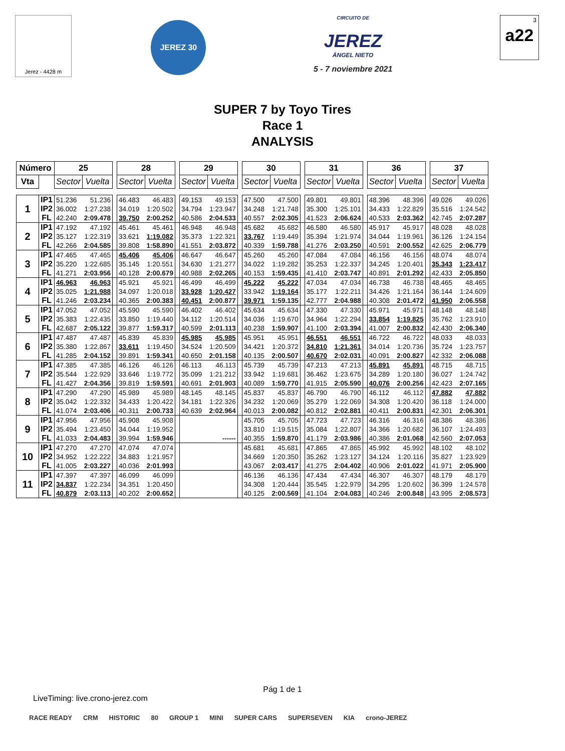Jerez - 4428 m
JEREZ 30
CIRCUITO DE
JEREZ
ÁNGEL NIETO
5 - 7 noviembre 2021
3
a22
SUPER 7 by Toyo Tires
Race 1
ANALYSIS
| Número | | 25 | | | 28 | | | 29 | | | 30 | | | 31 | | | 36 | | | 37 | |
| Vta | | Sector | Vuelta | | Sector | Vuelta | | Sector | Vuelta | | Sector | Vuelta | | Sector | Vuelta | | Sector | Vuelta | | Sector | Vuelta |
| 1 | IP1 | 51.236 | 51.236 | | 46.483 | 46.483 | | 49.153 | 49.153 | | 47.500 | 47.500 | | 49.801 | 49.801 | | 48.396 | 48.396 | | 49.026 | 49.026 |
| | IP2 | 36.002 | 1:27.238 | | 34.019 | 1:20.502 | | 34.794 | 1:23.947 | | 34.248 | 1:21.748 | | 35.300 | 1:25.101 | | 34.433 | 1:22.829 | | 35.516 | 1:24.542 |
| | FL | 42.240 | 2:09.478 | | 39.750 | 2:00.252 | | 40.586 | 2:04.533 | | 40.557 | 2:02.305 | | 41.523 | 2:06.624 | | 40.533 | 2:03.362 | | 42.745 | 2:07.287 |
| 2 | IP1 | 47.192 | 47.192 | | 45.461 | 45.461 | | 46.948 | 46.948 | | 45.682 | 45.682 | | 46.580 | 46.580 | | 45.917 | 45.917 | | 48.028 | 48.028 |
| | IP2 | 35.127 | 1:22.319 | | 33.621 | 1:19.082 | | 35.373 | 1:22.321 | | 33.767 | 1:19.449 | | 35.394 | 1:21.974 | | 34.044 | 1:19.961 | | 36.126 | 1:24.154 |
| | FL | 42.266 | 2:04.585 | | 39.808 | 1:58.890 | | 41.551 | 2:03.872 | | 40.339 | 1:59.788 | | 41.276 | 2:03.250 | | 40.591 | 2:00.552 | | 42.625 | 2:06.779 |
| 3 | IP1 | 47.465 | 47.465 | | 45.406 | 45.406 | | 46.647 | 46.647 | | 45.260 | 45.260 | | 47.084 | 47.084 | | 46.156 | 46.156 | | 48.074 | 48.074 |
| | IP2 | 35.220 | 1:22.685 | | 35.145 | 1:20.551 | | 34.630 | 1:21.277 | | 34.022 | 1:19.282 | | 35.253 | 1:22.337 | | 34.245 | 1:20.401 | | 35.343 | 1:23.417 |
| | FL | 41.271 | 2:03.956 | | 40.128 | 2:00.679 | | 40.988 | 2:02.265 | | 40.153 | 1:59.435 | | 41.410 | 2:03.747 | | 40.891 | 2:01.292 | | 42.433 | 2:05.850 |
| 4 | IP1 | 46.963 | 46.963 | | 45.921 | 45.921 | | 46.499 | 46.499 | | 45.222 | 45.222 | | 47.034 | 47.034 | | 46.738 | 46.738 | | 48.465 | 48.465 |
| | IP2 | 35.025 | 1:21.988 | | 34.097 | 1:20.018 | | 33.928 | 1:20.427 | | 33.942 | 1:19.164 | | 35.177 | 1:22.211 | | 34.426 | 1:21.164 | | 36.144 | 1:24.609 |
| | FL | 41.246 | 2:03.234 | | 40.365 | 2:00.383 | | 40.451 | 2:00.877 | | 39.971 | 1:59.135 | | 42.777 | 2:04.988 | | 40.308 | 2:01.472 | | 41.950 | 2:06.558 |
| 5 | IP1 | 47.052 | 47.052 | | 45.590 | 45.590 | | 46.402 | 46.402 | | 45.634 | 45.634 | | 47.330 | 47.330 | | 45.971 | 45.971 | | 48.148 | 48.148 |
| | IP2 | 35.383 | 1:22.435 | | 33.850 | 1:19.440 | | 34.112 | 1:20.514 | | 34.036 | 1:19.670 | | 34.964 | 1:22.294 | | 33.854 | 1:19.825 | | 35.762 | 1:23.910 |
| | FL | 42.687 | 2:05.122 | | 39.877 | 1:59.317 | | 40.599 | 2:01.113 | | 40.238 | 1:59.907 | | 41.100 | 2:03.394 | | 41.007 | 2:00.832 | | 42.430 | 2:06.340 |
| 6 | IP1 | 47.487 | 47.487 | | 45.839 | 45.839 | | 45.985 | 45.985 | | 45.951 | 45.951 | | 46.551 | 46.551 | | 46.722 | 46.722 | | 48.033 | 48.033 |
| | IP2 | 35.380 | 1:22.867 | | 33.611 | 1:19.450 | | 34.524 | 1:20.509 | | 34.421 | 1:20.372 | | 34.810 | 1:21.361 | | 34.014 | 1:20.736 | | 35.724 | 1:23.757 |
| | FL | 41.285 | 2:04.152 | | 39.891 | 1:59.341 | | 40.650 | 2:01.158 | | 40.135 | 2:00.507 | | 40.670 | 2:02.031 | | 40.091 | 2:00.827 | | 42.332 | 2:06.088 |
| 7 | IP1 | 47.385 | 47.385 | | 46.126 | 46.126 | | 46.113 | 46.113 | | 45.739 | 45.739 | | 47.213 | 47.213 | | 45.891 | 45.891 | | 48.715 | 48.715 |
| | IP2 | 35.544 | 1:22.929 | | 33.646 | 1:19.772 | | 35.099 | 1:21.212 | | 33.942 | 1:19.681 | | 36.462 | 1:23.675 | | 34.289 | 1:20.180 | | 36.027 | 1:24.742 |
| | FL | 41.427 | 2:04.356 | | 39.819 | 1:59.591 | | 40.691 | 2:01.903 | | 40.089 | 1:59.770 | | 41.915 | 2:05.590 | | 40.076 | 2:00.256 | | 42.423 | 2:07.165 |
| 8 | IP1 | 47.290 | 47.290 | | 45.989 | 45.989 | | 48.145 | 48.145 | | 45.837 | 45.837 | | 46.790 | 46.790 | | 46.112 | 46.112 | | 47.882 | 47.882 |
| | IP2 | 35.042 | 1:22.332 | | 34.433 | 1:20.422 | | 34.181 | 1:22.326 | | 34.232 | 1:20.069 | | 35.279 | 1:22.069 | | 34.308 | 1:20.420 | | 36.118 | 1:24.000 |
| | FL | 41.074 | 2:03.406 | | 40.311 | 2:00.733 | | 40.639 | 2:02.964 | | 40.013 | 2:00.082 | | 40.812 | 2:02.881 | | 40.411 | 2:00.831 | | 42.301 | 2:06.301 |
| 9 | IP1 | 47.956 | 47.956 | | 45.908 | 45.908 | | | | | 45.705 | 45.705 | | 47.723 | 47.723 | | 46.316 | 46.316 | | 48.386 | 48.386 |
| | IP2 | 35.494 | 1:23.450 | | 34.044 | 1:19.952 | | | | | 33.810 | 1:19.515 | | 35.084 | 1:22.807 | | 34.366 | 1:20.682 | | 36.107 | 1:24.493 |
| | FL | 41.033 | 2:04.483 | | 39.994 | 1:59.946 | | | ------ | | 40.355 | 1:59.870 | | 41.179 | 2:03.986 | | 40.386 | 2:01.068 | | 42.560 | 2:07.053 |
| 10 | IP1 | 47.270 | 47.270 | | 47.074 | 47.074 | | | | | 45.681 | 45.681 | | 47.865 | 47.865 | | 45.992 | 45.992 | | 48.102 | 48.102 |
| | IP2 | 34.952 | 1:22.222 | | 34.883 | 1:21.957 | | | | | 34.669 | 1:20.350 | | 35.262 | 1:23.127 | | 34.124 | 1:20.116 | | 35.827 | 1:23.929 |
| | FL | 41.005 | 2:03.227 | | 40.036 | 2:01.993 | | | | | 43.067 | 2:03.417 | | 41.275 | 2:04.402 | | 40.906 | 2:01.022 | | 41.971 | 2:05.900 |
| 11 | IP1 | 47.397 | 47.397 | | 46.099 | 46.099 | | | | | 46.136 | 46.136 | | 47.434 | 47.434 | | 46.307 | 46.307 | | 48.179 | 48.179 |
| | IP2 | 34.837 | 1:22.234 | | 34.351 | 1:20.450 | | | | | 34.308 | 1:20.444 | | 35.545 | 1:22.979 | | 34.295 | 1:20.602 | | 36.399 | 1:24.578 |
| | FL | 40.879 | 2:03.113 | | 40.202 | 2:00.652 | | | | | 40.125 | 2:00.569 | | 41.104 | 2:04.083 | | 40.246 | 2:00.848 | | 43.995 | 2:08.573 |
Pág 1 de 1
LiveTiming: live.crono-jerez.com
RACE READY CRM HISTORIC 80 GROUP 1 MINI SUPER CARS SUPERSEVEN KIA crono-JEREZ